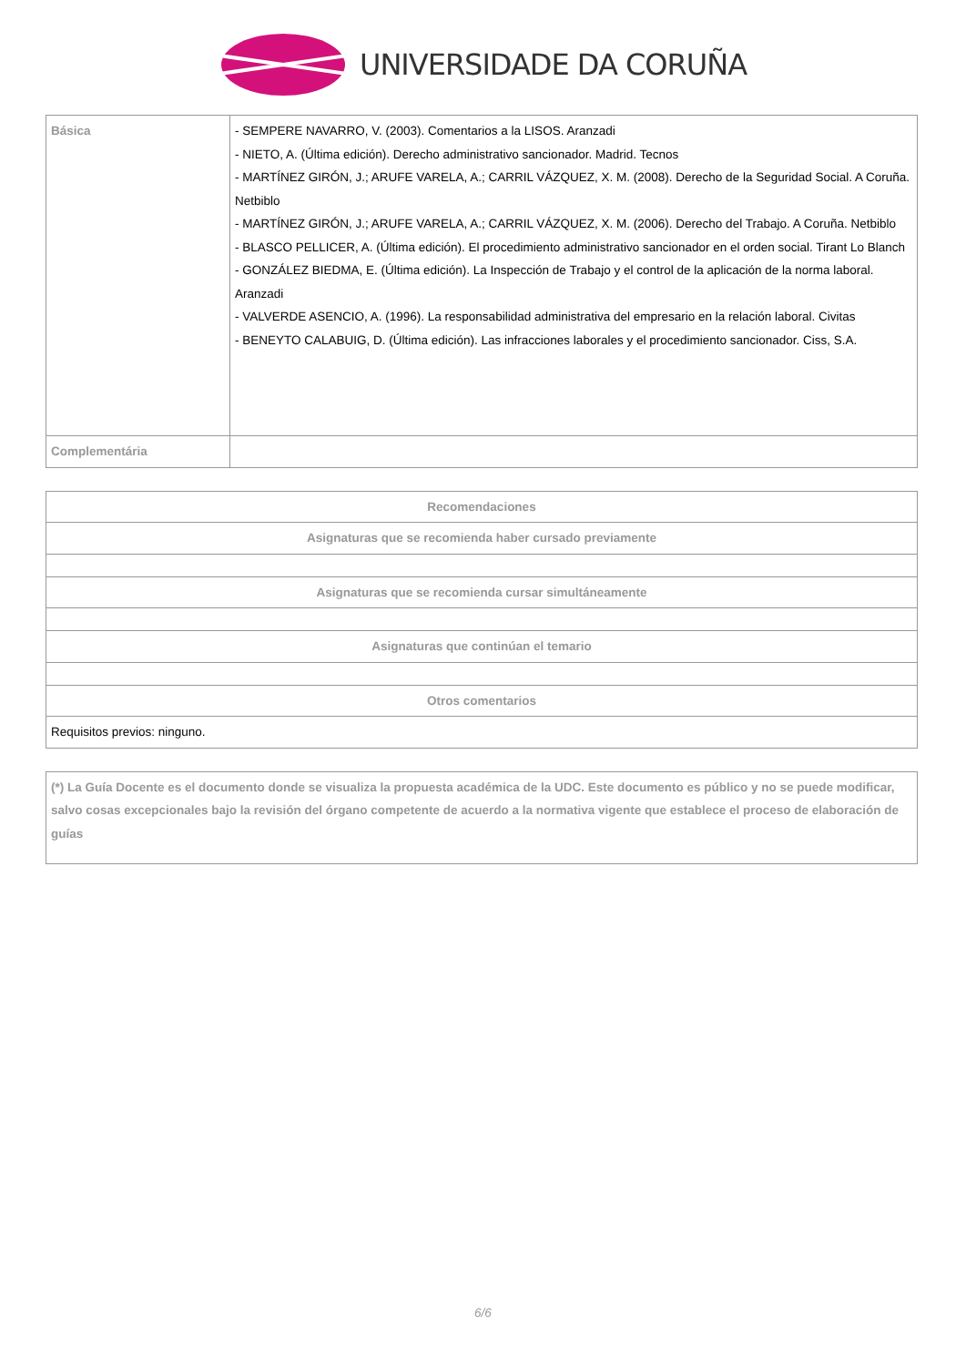UNIVERSIDADE DA CORUÑA
| Básica | - SEMPERE NAVARRO, V. (2003). Comentarios a la LISOS. Aranzadi - NIETO, A. (Última edición). Derecho administrativo sancionador. Madrid. Tecnos - MARTÍNEZ GIRÓN, J.; ARUFE VARELA, A.; CARRIL VÁZQUEZ, X. M. (2008). Derecho de la Seguridad Social. A Coruña. Netbiblo - MARTÍNEZ GIRÓN, J.; ARUFE VARELA, A.; CARRIL VÁZQUEZ, X. M. (2006). Derecho del Trabajo. A Coruña. Netbiblo - BLASCO PELLICER, A. (Última edición). El procedimiento administrativo sancionador en el orden social. Tirant Lo Blanch - GONZÁLEZ BIEDMA, E. (Última edición). La Inspección de Trabajo y el control de la aplicación de la norma laboral. Aranzadi - VALVERDE ASENCIO, A. (1996). La responsabilidad administrativa del empresario en la relación laboral. Civitas - BENEYTO CALABUIG, D. (Última edición). Las infracciones laborales y el procedimiento sancionador. Ciss, S.A. |
| Complementária | |
| Recomendaciones |
| --- |
| Asignaturas que se recomienda haber cursado previamente |
| Asignaturas que se recomienda cursar simultáneamente |
| Asignaturas que continúan el temario |
| Otros comentarios |
| Requisitos previos: ninguno. |
| (*) La Guía Docente es el documento donde se visualiza la propuesta académica de la UDC. Este documento es público y no se puede modificar, salvo cosas excepcionales bajo la revisión del órgano competente de acuerdo a la normativa vigente que establece el proceso de elaboración de guías |
6/6